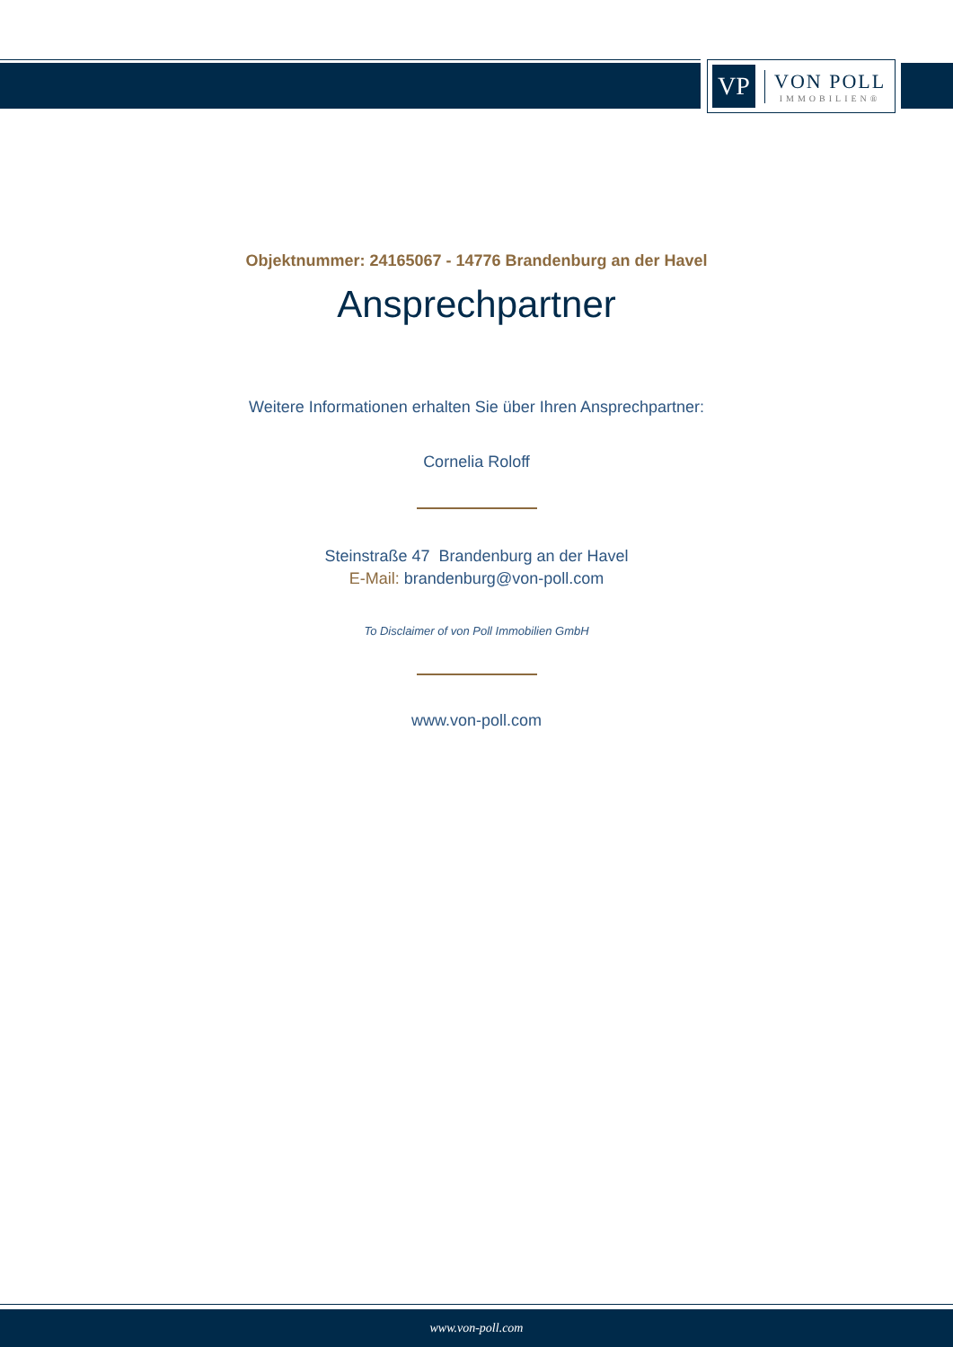VP
VON POLL
IMMOBILIEN®
Objektnummer: 24165067 - 14776 Brandenburg an der Havel
Ansprechpartner
Weitere Informationen erhalten Sie über Ihren Ansprechpartner:
Cornelia Roloff
Steinstraße 47 Brandenburg an der Havel
E-Mail: brandenburg@von-poll.com
To Disclaimer of von Poll Immobilien GmbH
www.von-poll.com
www.von-poll.com